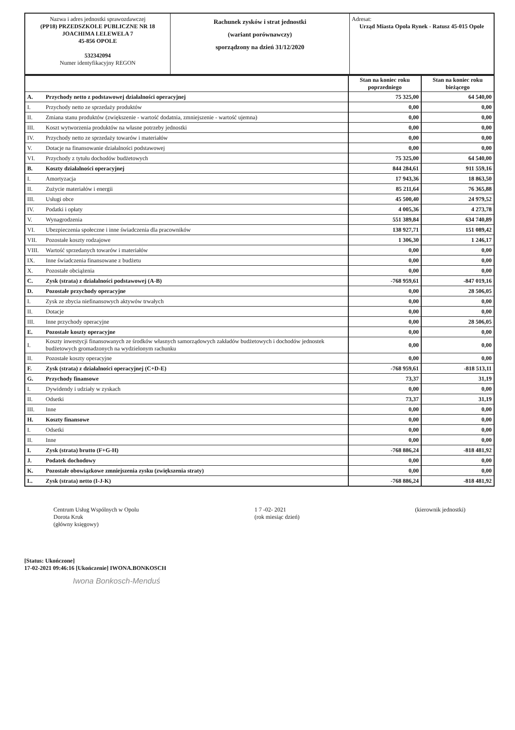Nazwa i adres jednostki sprawozdawczej
(PP18) PRZEDSZKOLE PUBLICZNE NR 18
JOACHIMA LELEWELA 7
45-856 OPOLE
532342094
Numer identyfikacyjny REGON
Rachunek zysków i strat jednostki
(wariant porównawczy)
sporządzony na dzień 31/12/2020
Adresat:
Urząd Miasta Opola Rynek - Ratusz 45-015 Opole
| | | Stan na koniec roku poprzedniego | Stan na koniec roku bieżącego |
| A. | Przychody netto z podstawowej działalności operacyjnej | 75 325,00 | 64 540,00 |
| I. | Przychody netto ze sprzedaży produktów | 0,00 | 0,00 |
| II. | Zmiana stanu produktów (zwiększenie - wartość dodatnia, zmniejszenie - wartość ujemna) | 0,00 | 0,00 |
| III. | Koszt wytworzenia produktów na własne potrzeby jednostki | 0,00 | 0,00 |
| IV. | Przychody netto ze sprzedaży towarów i materiałów | 0,00 | 0,00 |
| V. | Dotacje na finansowanie działalności podstawowej | 0,00 | 0,00 |
| VI. | Przychody z tytułu dochodów budżetowych | 75 325,00 | 64 540,00 |
| B. | Koszty działalności operacyjnej | 844 284,61 | 911 559,16 |
| I. | Amortyzacja | 17 943,36 | 18 863,50 |
| II. | Zużycie materiałów i energii | 85 211,64 | 76 365,88 |
| III. | Usługi obce | 45 500,40 | 24 979,52 |
| IV. | Podatki i opłaty | 4 005,36 | 4 273,78 |
| V. | Wynagrodzenia | 551 389,84 | 634 740,89 |
| VI. | Ubezpieczenia społeczne i inne świadczenia dla pracowników | 138 927,71 | 151 089,42 |
| VII. | Pozostałe koszty rodzajowe | 1 306,30 | 1 246,17 |
| VIII. | Wartość sprzedanych towarów i materiałów | 0,00 | 0,00 |
| IX. | Inne świadczenia finansowane z budżetu | 0,00 | 0,00 |
| X. | Pozostałe obciążenia | 0,00 | 0,00 |
| C. | Zysk (strata) z działalności podstawowej (A-B) | -768 959,61 | -847 019,16 |
| D. | Pozostałe przychody operacyjne | 0,00 | 28 506,05 |
| I. | Zysk ze zbycia niefinansowych aktywów trwałych | 0,00 | 0,00 |
| II. | Dotacje | 0,00 | 0,00 |
| III. | Inne przychody operacyjne | 0,00 | 28 506,05 |
| E. | Pozostałe koszty operacyjne | 0,00 | 0,00 |
| I. | Koszty inwestycji finansowanych ze środków własnych samorządowych zakładów budżetowych i dochodów jednostek budżetowych gromadzonych na wydzielonym rachunku | 0,00 | 0,00 |
| II. | Pozostałe koszty operacyjne | 0,00 | 0,00 |
| F. | Zysk (strata) z działalności operacyjnej (C+D-E) | -768 959,61 | -818 513,11 |
| G. | Przychody finansowe | 73,37 | 31,19 |
| I. | Dywidendy i udziały w zyskach | 0,00 | 0,00 |
| II. | Odsetki | 73,37 | 31,19 |
| III. | Inne | 0,00 | 0,00 |
| H. | Koszty finansowe | 0,00 | 0,00 |
| I. | Odsetki | 0,00 | 0,00 |
| II. | Inne | 0,00 | 0,00 |
| I. | Zysk (strata) brutto (F+G-H) | -768 886,24 | -818 481,92 |
| J. | Podatek dochodowy | 0,00 | 0,00 |
| K. | Pozostałe obowiązkowe zmniejszenia zysku (zwiększenia straty) | 0,00 | 0,00 |
| L. | Zysk (strata) netto (I-J-K) | -768 886,24 | -818 481,92 |
Centrum Usług Wspólnych w Opolu
Dorota Kruk
(główny księgowy)
1 7 -02- 2021
(rok miesiąc dzień)
(kierownik jednostki)
[Status: Ukończone]
17-02-2021 09:46:16 [Ukończenie] IWONA.BONKOSCH
Iwona Bonkosch-Menduś